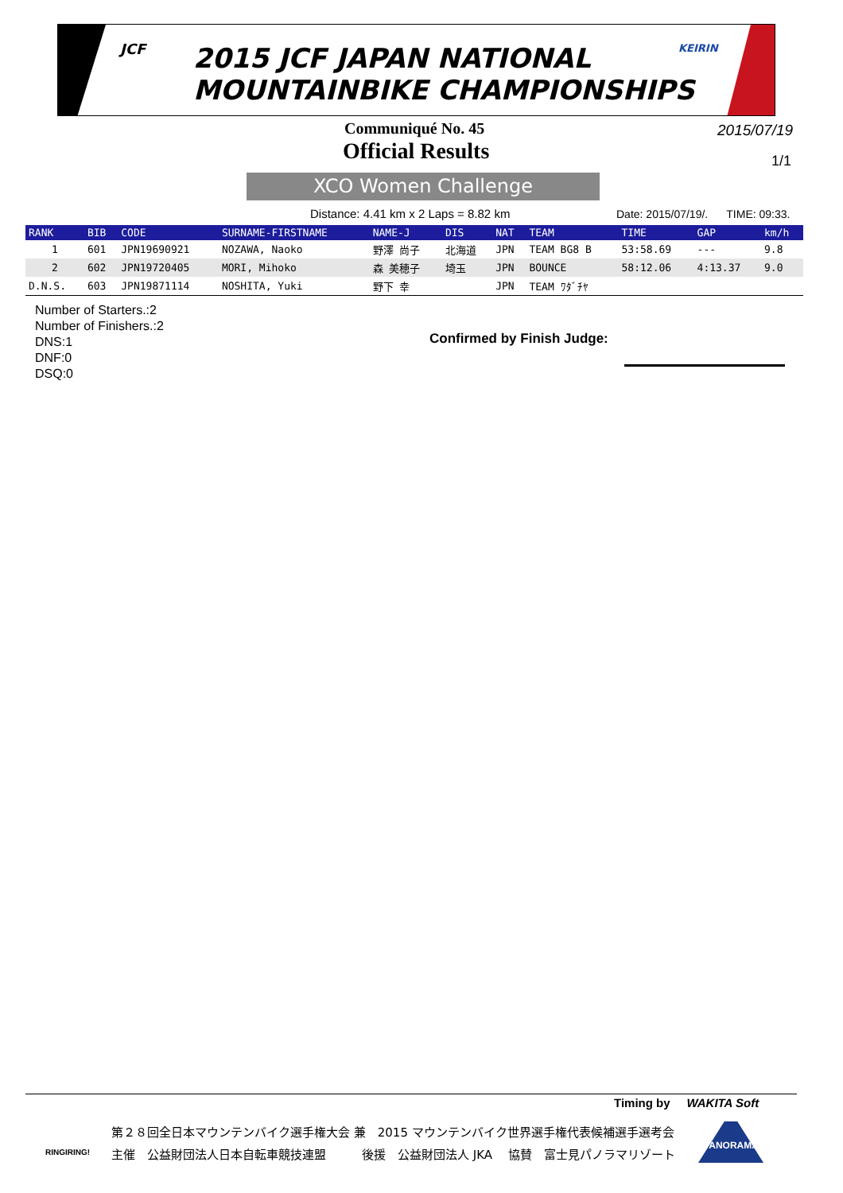JCF
2015 JCF JAPAN NATIONAL
MOUNTAINBIKE CHAMPIONSHIPS
KEIRIN
Communiqué No. 45 2015/07/19
Official Results 1/1
XCO Women Challenge
Distance: 4.41 km x 2 Laps = 8.82 km
Date: 2015/07/19/. TIME: 09:33.
| RANK | BIB | CODE | SURNAME-FIRSTNAME | NAME-J | DIS | NAT | TEAM | TIME | GAP | km/h |
| --- | --- | --- | --- | --- | --- | --- | --- | --- | --- | --- |
| 1 | 601 | JPN19690921 | NOZAWA, Naoko | 野澤 尚子 | 北海道 | JPN | TEAM BG8 B | 53:58.69 | --- | 9.8 |
| 2 | 602 | JPN19720405 | MORI, Mihoko | 森 美穂子 | 埼玉 | JPN | BOUNCE | 58:12.06 | 4:13.37 | 9.0 |
| D.N.S. | 603 | JPN19871114 | NOSHITA, Yuki | 野下 幸 | | JPN | TEAM ﾜﾀﾞﾁﾔ | | | |
Number of Starters.:2
Number of Finishers.:2
DNS:1
DNF:0
DSQ:0
Confirmed by Finish Judge:
Timing by WAKITA Soft
RINGIRING!
第２８回全日本マウンテンバイク選手権大会 兼　2015 マウンテンバイク世界選手権代表候補選手選考会
主催　公益財団法人日本自転車競技連盟　　　後援　公益財団法人 JKA　 協賛　富士見パノラマリゾート
PANORAMA